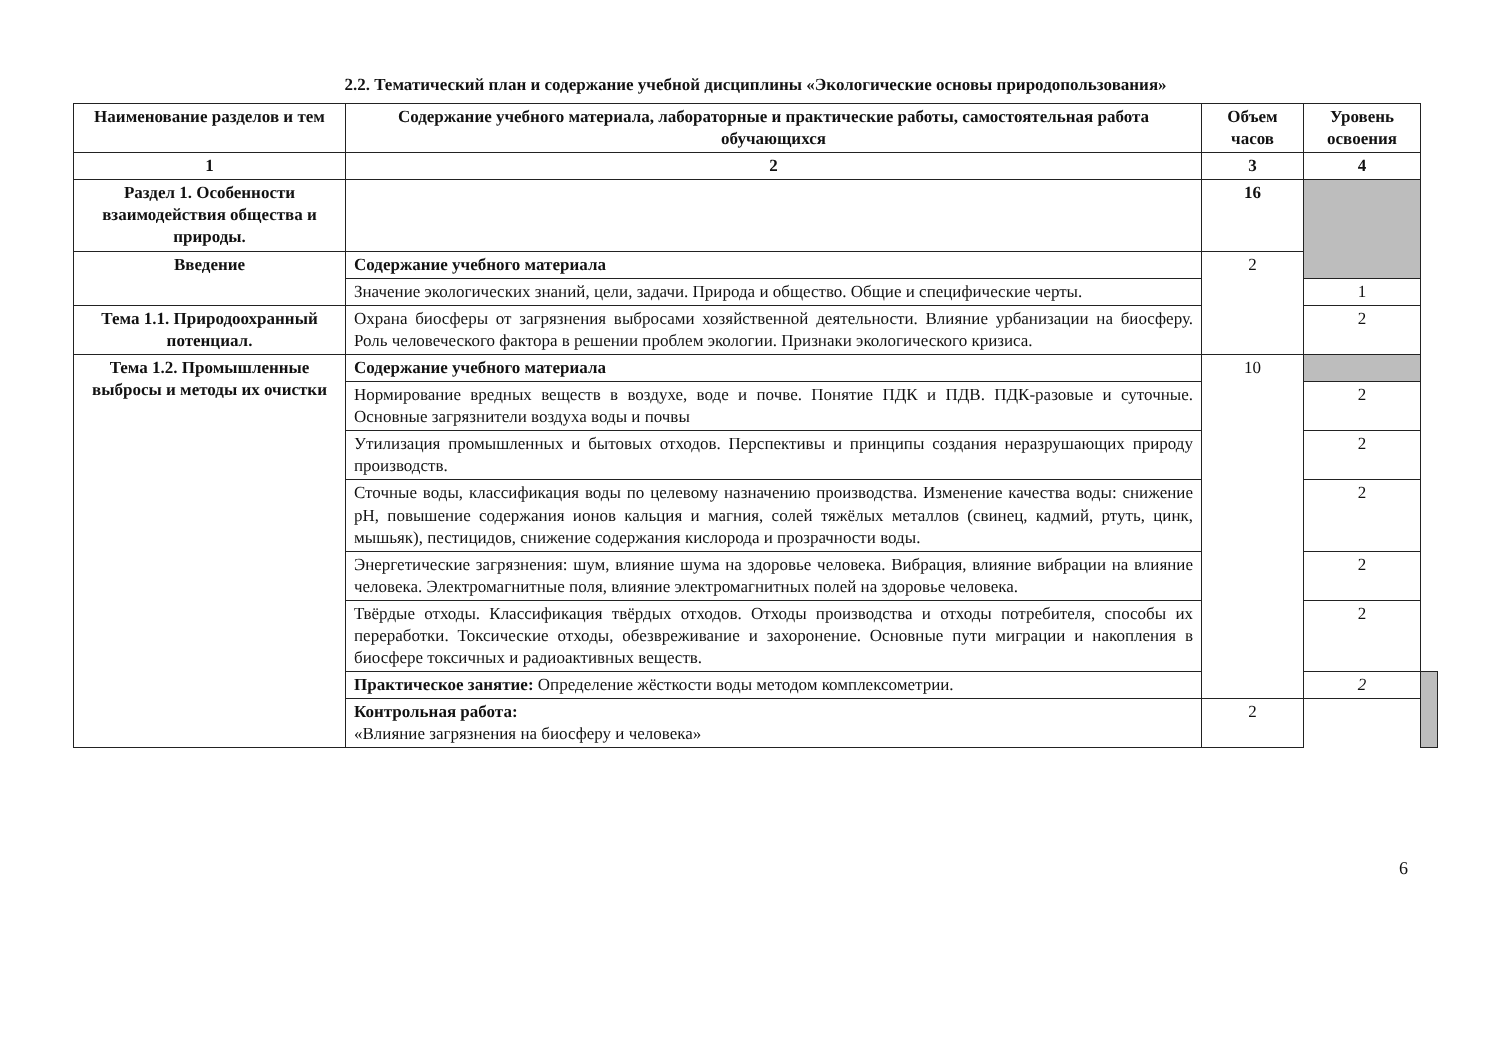2.2. Тематический план и содержание учебной дисциплины «Экологические основы природопользования»
| Наименование разделов и тем | Содержание учебного материала, лабораторные и практические работы, самостоятельная работа обучающихся | Объем часов | Уровень освоения | |
| --- | --- | --- | --- | --- |
| 1 | 2 | 3 | 4 | |
| Раздел 1. Особенности взаимодействия общества и природы. | | 16 | | |
| Введение | Содержание учебного материала | 2 | | |
| | Значение экологических знаний, цели, задачи. Природа и общество. Общие и специфические черты. | | 1 | |
| Тема 1.1. Природоохранный потенциал. | Охрана биосферы от загрязнения выбросами хозяйственной деятельности. Влияние урбанизации на биосферу. Роль человеческого фактора в решении проблем экологии. Признаки экологического кризиса. | | 2 | |
| Тема 1.2. Промышленные выбросы и методы их очистки | Содержание учебного материала | 10 | | |
| | Нормирование вредных веществ в воздухе, воде и почве. Понятие ПДК и ПДВ. ПДК-разовые и суточные. Основные загрязнители воздуха воды и почвы | | 2 | |
| | Утилизация промышленных и бытовых отходов. Перспективы и принципы создания неразрушающих природу производств. | | 2 | |
| | Сточные воды, классификация воды по целевому назначению производства. Изменение качества воды: снижение рН, повышение содержания ионов кальция и магния, солей тяжёлых металлов (свинец, кадмий, ртуть, цинк, мышьяк), пестицидов, снижение содержания кислорода и прозрачности воды. | | 2 | |
| | Энергетические загрязнения: шум, влияние шума на здоровье человека. Вибрация, влияние вибрации на влияние человека. Электромагнитные поля, влияние электромагнитных полей на здоровье человека. | | 2 | |
| | Твёрдые отходы. Классификация твёрдых отходов. Отходы производства и отходы потребителя, способы их переработки. Токсические отходы, обезвреживание и захоронение. Основные пути миграции и накопления в биосфере токсичных и радиоактивных веществ. | | 2 | |
| | Практическое занятие: Определение жёсткости воды методом комплексометрии. | | 2 | |
| | Контрольная работа: «Влияние загрязнения на биосферу и человека» | 2 | | |
6